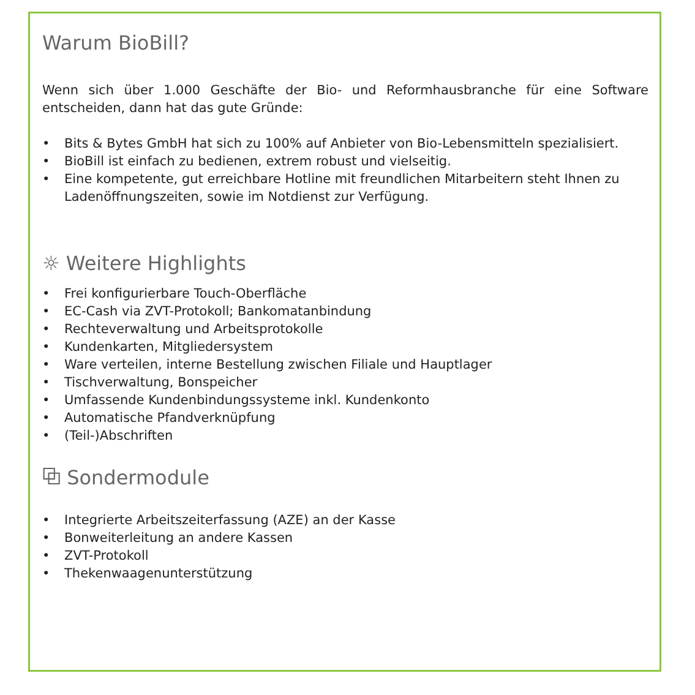Warum BioBill?
Wenn sich über 1.000 Geschäfte der Bio- und Reformhausbranche für eine Software entscheiden, dann hat das gute Gründe:
• Bits & Bytes GmbH hat sich zu 100% auf Anbieter von Bio-Lebensmitteln spezialisiert.
• BioBill ist einfach zu bedienen, extrem robust und vielseitig.
• Eine kompetente, gut erreichbare Hotline mit freundlichen Mitarbeitern steht Ihnen zu Ladenöffnungszeiten, sowie im Notdienst zur Verfügung.
☼ Weitere Highlights
• Frei konfigurierbare Touch-Oberfläche
• EC-Cash via ZVT-Protokoll; Bankomatanbindung
• Rechteverwaltung und Arbeitsprotokolle
• Kundenkarten, Mitgliedersystem
• Ware verteilen, interne Bestellung zwischen Filiale und Hauptlager
• Tischverwaltung, Bonspeicher
• Umfassende Kundenbindungssysteme inkl. Kundenkonto
• Automatische Pfandverknüpfung
• (Teil-)Abschriften
⧉ Sondermodule
• Integrierte Arbeitszeiterfassung (AZE) an der Kasse
• Bonweiterleitung an andere Kassen
• ZVT-Protokoll
• Thekenwaagenunterstützung